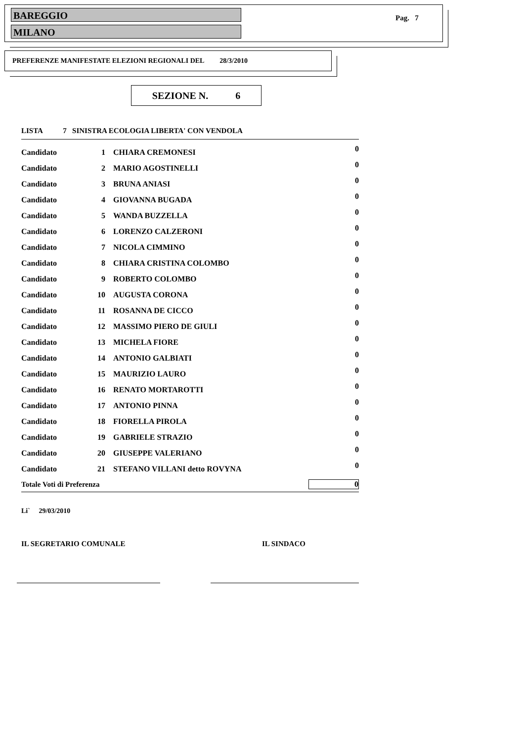BAREGGIO
MILANO
Pag. 7
PREFERENZE MANIFESTATE ELEZIONI REGIONALI DEL 28/3/2010
SEZIONE N. 6
LISTA 7 SINISTRA ECOLOGIA LIBERTA' CON VENDOLA
| Candidato | 1 | CHIARA CREMONESI | 0 |
| Candidato | 2 | MARIO AGOSTINELLI | 0 |
| Candidato | 3 | BRUNA ANIASI | 0 |
| Candidato | 4 | GIOVANNA BUGADA | 0 |
| Candidato | 5 | WANDA BUZZELLA | 0 |
| Candidato | 6 | LORENZO CALZERONI | 0 |
| Candidato | 7 | NICOLA CIMMINO | 0 |
| Candidato | 8 | CHIARA CRISTINA COLOMBO | 0 |
| Candidato | 9 | ROBERTO COLOMBO | 0 |
| Candidato | 10 | AUGUSTA CORONA | 0 |
| Candidato | 11 | ROSANNA DE CICCO | 0 |
| Candidato | 12 | MASSIMO PIERO DE GIULI | 0 |
| Candidato | 13 | MICHELA FIORE | 0 |
| Candidato | 14 | ANTONIO GALBIATI | 0 |
| Candidato | 15 | MAURIZIO LAURO | 0 |
| Candidato | 16 | RENATO MORTAROTTI | 0 |
| Candidato | 17 | ANTONIO PINNA | 0 |
| Candidato | 18 | FIORELLA PIROLA | 0 |
| Candidato | 19 | GABRIELE STRAZIO | 0 |
| Candidato | 20 | GIUSEPPE VALERIANO | 0 |
| Candidato | 21 | STEFANO VILLANI detto ROVYNA | 0 |
| Totale Voti di Preferenza | | | 0 |
Li` 29/03/2010
IL SEGRETARIO COMUNALE IL SINDACO